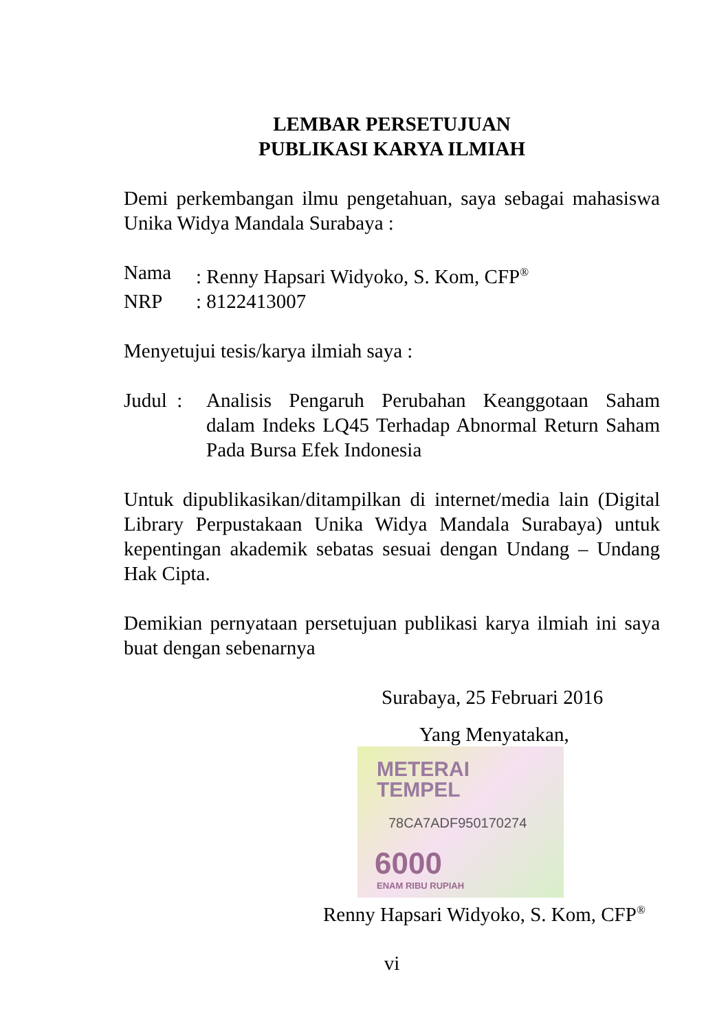LEMBAR PERSETUJUAN
PUBLIKASI KARYA ILMIAH
Demi perkembangan ilmu pengetahuan, saya sebagai mahasiswa Unika Widya Mandala Surabaya :
Nama: Renny Hapsari Widyoko, S. Kom, CFP<sup>®</sup>
NRP: 8122413007
Menyetujui tesis/karya ilmiah saya :
Judul :
Analisis Pengaruh Perubahan Keanggotaan Saham dalam Indeks LQ45 Terhadap Abnormal Return Saham Pada Bursa Efek Indonesia
Untuk dipublikasikan/ditampilkan di internet/media lain (Digital Library Perpustakaan Unika Widya Mandala Surabaya) untuk kepentingan akademik sebatas sesuai dengan Undang – Undang Hak Cipta.
Demikian pernyataan persetujuan publikasi karya ilmiah ini saya buat dengan sebenarnya
Surabaya, 25 Februari 2016
Yang Menyatakan,
METERAI
TEMPEL
78CA7ADF950170274
6000
ENAM RIBU RUPIAH
Renny Hapsari Widyoko, S. Kom, CFP<sup>®</sup>
vi